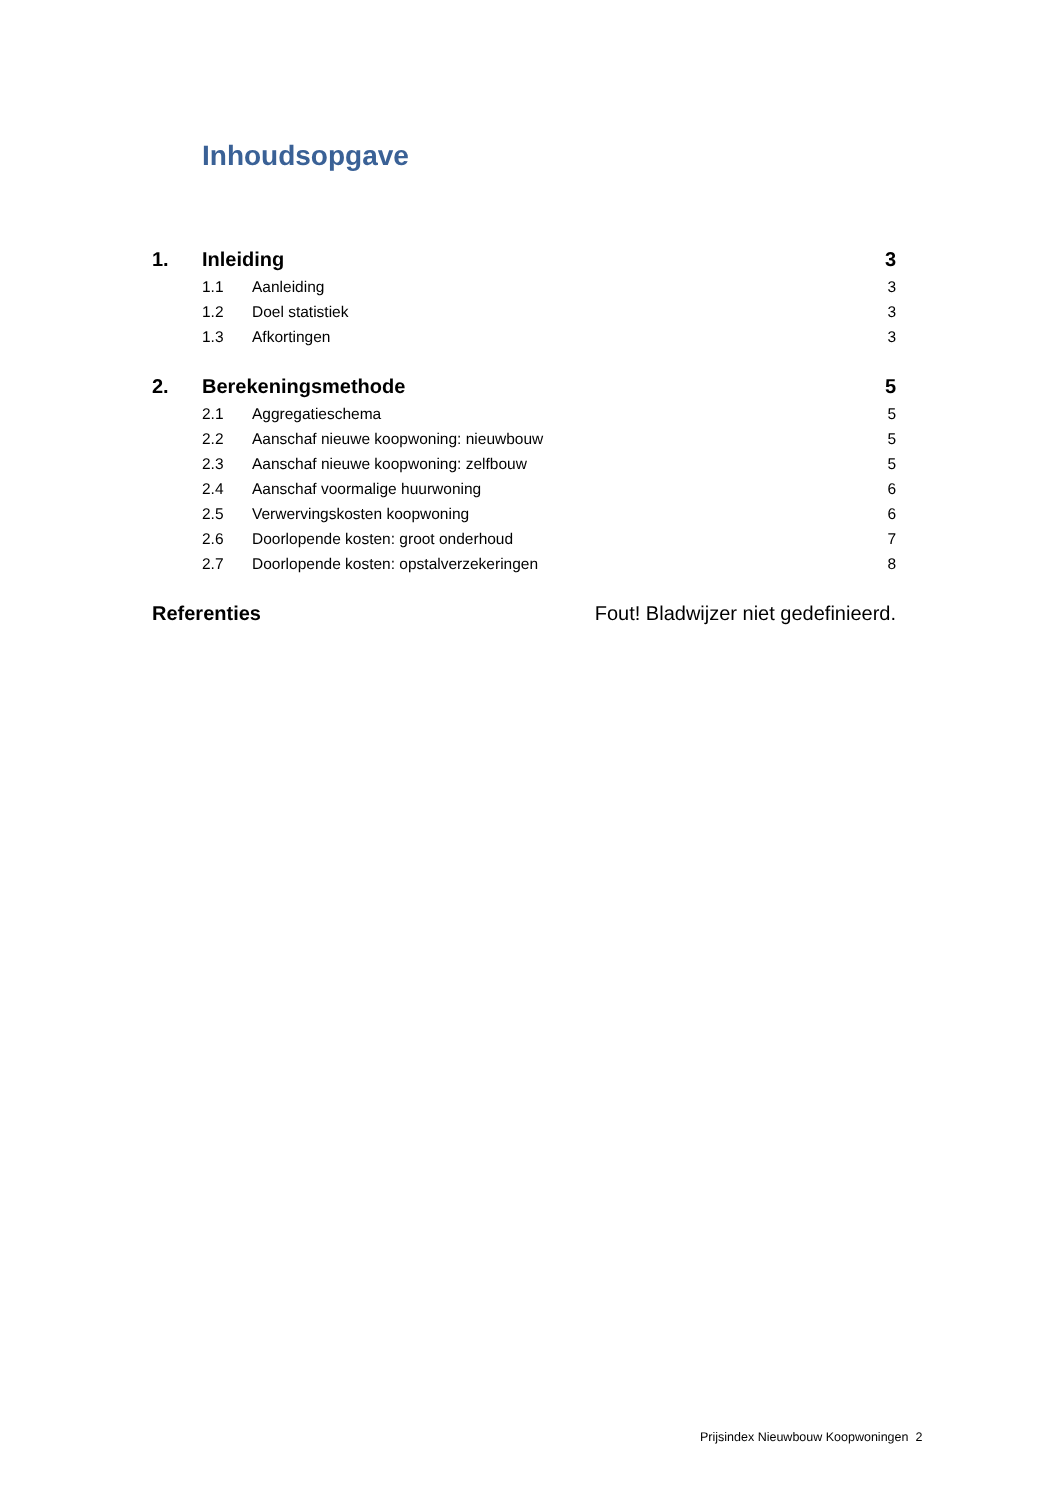Inhoudsopgave
1. Inleiding 3
1.1 Aanleiding 3
1.2 Doel statistiek 3
1.3 Afkortingen 3
2. Berekeningsmethode 5
2.1 Aggregatieschema 5
2.2 Aanschaf nieuwe koopwoning: nieuwbouw 5
2.3 Aanschaf nieuwe koopwoning: zelfbouw 5
2.4 Aanschaf voormalige huurwoning 6
2.5 Verwervingskosten koopwoning 6
2.6 Doorlopende kosten: groot onderhoud 7
2.7 Doorlopende kosten: opstalverzekeringen 8
Referenties Fout! Bladwijzer niet gedefinieerd.
Prijsindex Nieuwbouw Koopwoningen 2